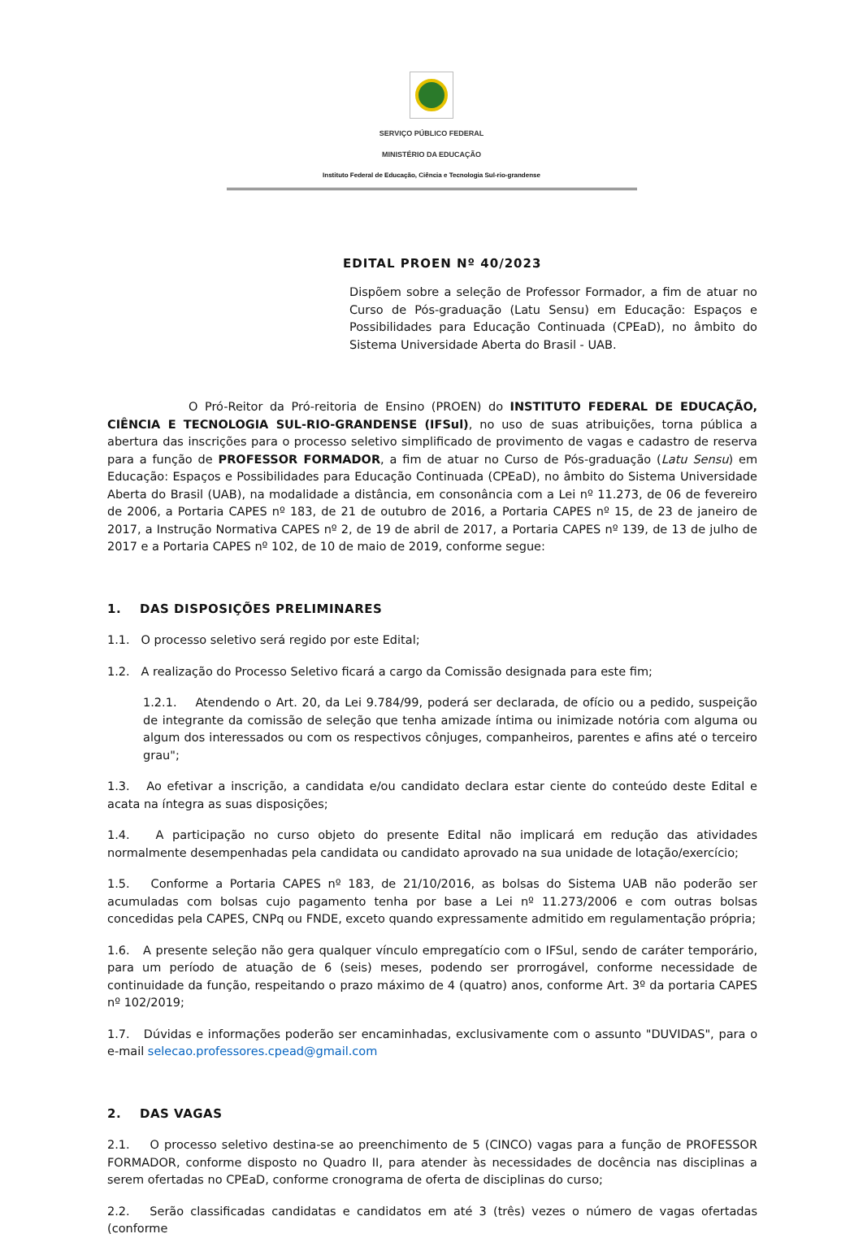SERVIÇO PÚBLICO FEDERAL
MINISTÉRIO DA EDUCAÇÃO
Instituto Federal de Educação, Ciência e Tecnologia Sul-rio-grandense
EDITAL PROEN Nº 40/2023
Dispõem sobre a seleção de Professor Formador, a fim de atuar no Curso de Pós-graduação (Latu Sensu) em Educação: Espaços e Possibilidades para Educação Continuada (CPEaD), no âmbito do Sistema Universidade Aberta do Brasil - UAB.
O Pró-Reitor da Pró-reitoria de Ensino (PROEN) do INSTITUTO FEDERAL DE EDUCAÇÃO, CIÊNCIA E TECNOLOGIA SUL-RIO-GRANDENSE (IFSul), no uso de suas atribuições, torna pública a abertura das inscrições para o processo seletivo simplificado de provimento de vagas e cadastro de reserva para a função de PROFESSOR FORMADOR, a fim de atuar no Curso de Pós-graduação (Latu Sensu) em Educação: Espaços e Possibilidades para Educação Continuada (CPEaD), no âmbito do Sistema Universidade Aberta do Brasil (UAB), na modalidade a distância, em consonância com a Lei nº 11.273, de 06 de fevereiro de 2006, a Portaria CAPES nº 183, de 21 de outubro de 2016, a Portaria CAPES nº 15, de 23 de janeiro de 2017, a Instrução Normativa CAPES nº 2, de 19 de abril de 2017, a Portaria CAPES nº 139, de 13 de julho de 2017 e a Portaria CAPES nº 102, de 10 de maio de 2019, conforme segue:
1. DAS DISPOSIÇÕES PRELIMINARES
1.1. O processo seletivo será regido por este Edital;
1.2. A realização do Processo Seletivo ficará a cargo da Comissão designada para este fim;
1.2.1. Atendendo o Art. 20, da Lei 9.784/99, poderá ser declarada, de ofício ou a pedido, suspeição de integrante da comissão de seleção que tenha amizade íntima ou inimizade notória com alguma ou algum dos interessados ou com os respectivos cônjuges, companheiros, parentes e afins até o terceiro grau";
1.3. Ao efetivar a inscrição, a candidata e/ou candidato declara estar ciente do conteúdo deste Edital e acata na íntegra as suas disposições;
1.4. A participação no curso objeto do presente Edital não implicará em redução das atividades normalmente desempenhadas pela candidata ou candidato aprovado na sua unidade de lotação/exercício;
1.5. Conforme a Portaria CAPES nº 183, de 21/10/2016, as bolsas do Sistema UAB não poderão ser acumuladas com bolsas cujo pagamento tenha por base a Lei nº 11.273/2006 e com outras bolsas concedidas pela CAPES, CNPq ou FNDE, exceto quando expressamente admitido em regulamentação própria;
1.6. A presente seleção não gera qualquer vínculo empregatício com o IFSul, sendo de caráter temporário, para um período de atuação de 6 (seis) meses, podendo ser prorrogável, conforme necessidade de continuidade da função, respeitando o prazo máximo de 4 (quatro) anos, conforme Art. 3º da portaria CAPES nº 102/2019;
1.7. Dúvidas e informações poderão ser encaminhadas, exclusivamente com o assunto "DUVIDAS", para o e-mail selecao.professores.cpead@gmail.com
2. DAS VAGAS
2.1. O processo seletivo destina-se ao preenchimento de 5 (CINCO) vagas para a função de PROFESSOR FORMADOR, conforme disposto no Quadro II, para atender às necessidades de docência nas disciplinas a serem ofertadas no CPEaD, conforme cronograma de oferta de disciplinas do curso;
2.2. Serão classificadas candidatas e candidatos em até 3 (três) vezes o número de vagas ofertadas (conforme